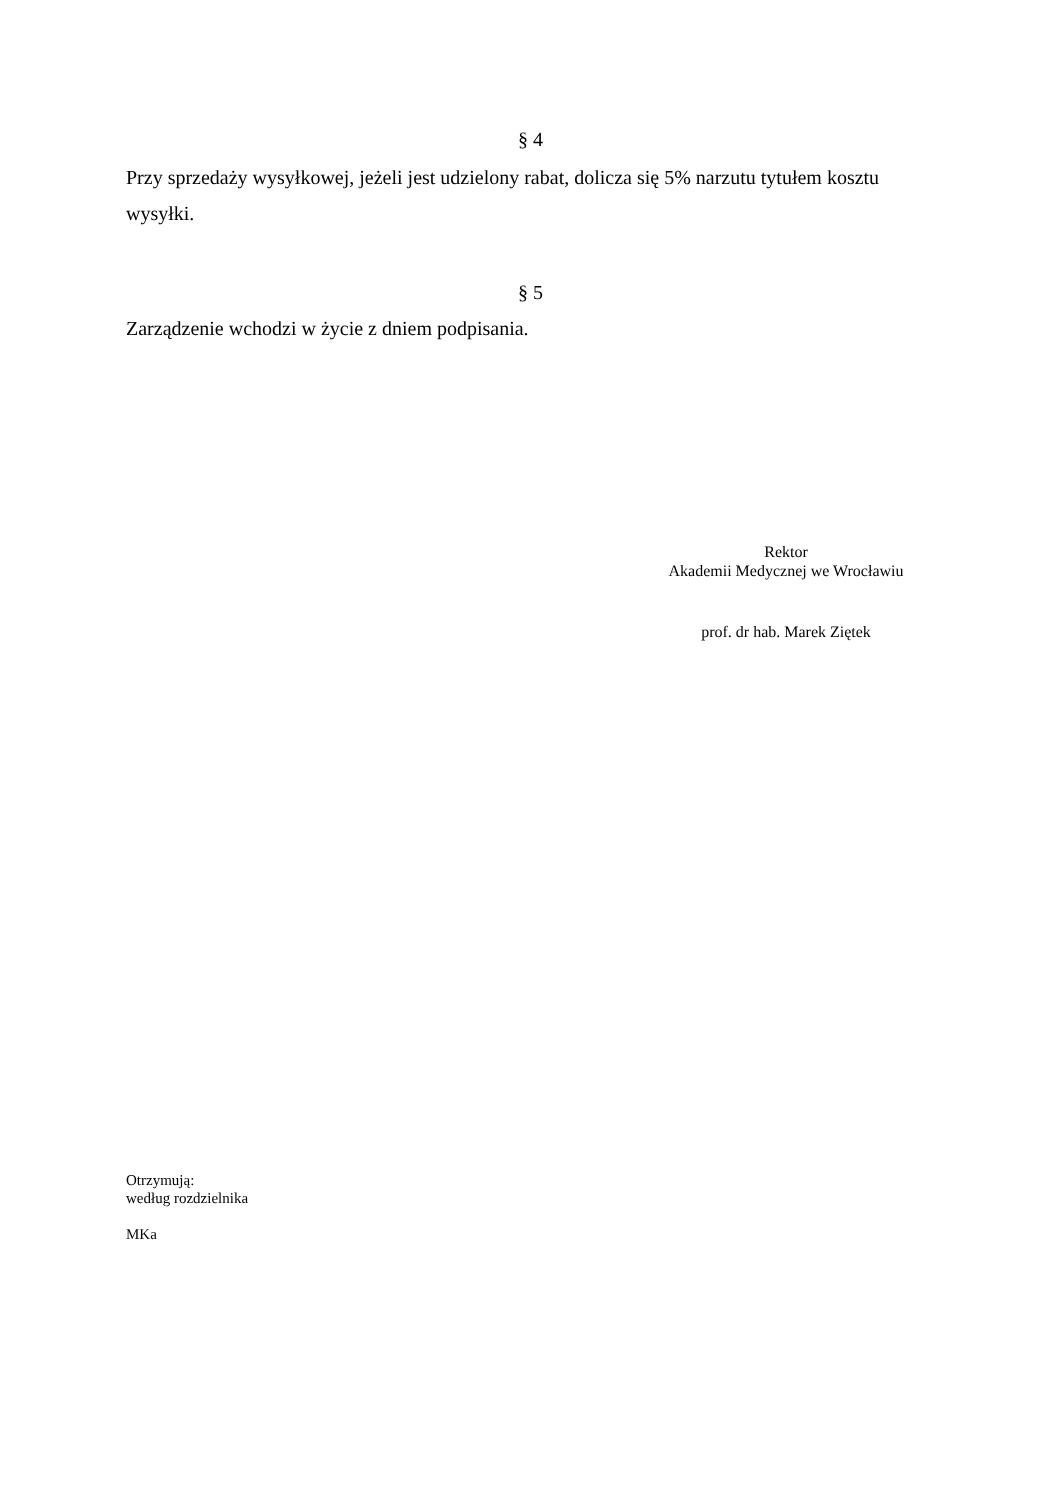§ 4
Przy sprzedaży wysyłkowej, jeżeli jest udzielony rabat, dolicza się 5% narzutu tytułem kosztu wysyłki.
§ 5
Zarządzenie wchodzi w życie z dniem podpisania.
Rektor
Akademii Medycznej we Wrocławiu
prof. dr hab. Marek Ziętek
Otrzymują:
według rozdzielnika
MKa